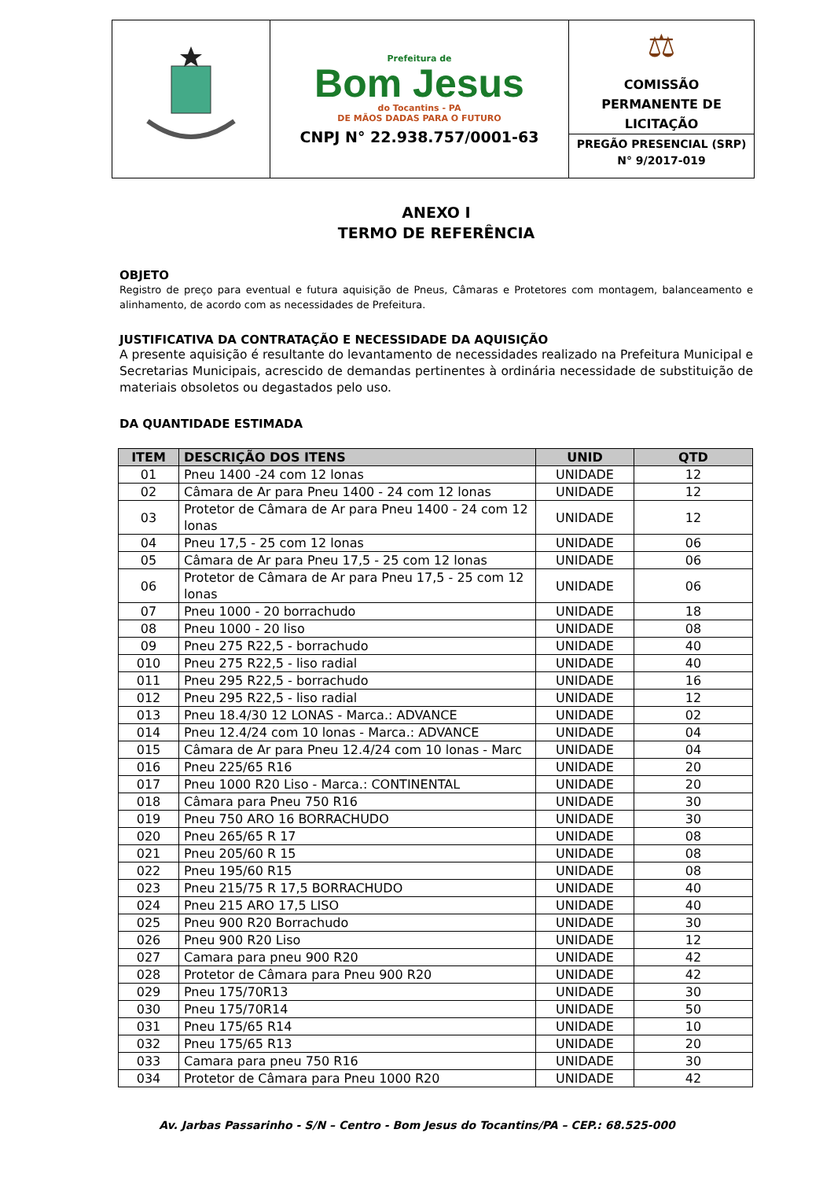| | Prefeitura de Bom Jesus do Tocantins - PA DE MÃOS DADAS PARA O FUTURO CNPJ N° 22.938.757/0001-63 | ⚖ COMISSÃO PERMANENTE DE LICITAÇÃO PREGÃO PRESENCIAL (SRP) N° 9/2017-019 |
ANEXO I
TERMO DE REFERÊNCIA
OBJETO
Registro de preço para eventual e futura aquisição de Pneus, Câmaras e Protetores com montagem, balanceamento e alinhamento, de acordo com as necessidades de Prefeitura.
JUSTIFICATIVA DA CONTRATAÇÃO E NECESSIDADE DA AQUISIÇÃO
A presente aquisição é resultante do levantamento de necessidades realizado na Prefeitura Municipal e Secretarias Municipais, acrescido de demandas pertinentes à ordinária necessidade de substituição de materiais obsoletos ou degastados pelo uso.
DA QUANTIDADE ESTIMADA
| ITEM | DESCRIÇÃO DOS ITENS | UNID | QTD |
| --- | --- | --- | --- |
| 01 | Pneu 1400 -24 com 12 lonas | UNIDADE | 12 |
| 02 | Câmara de Ar para Pneu 1400 - 24 com 12 lonas | UNIDADE | 12 |
| 03 | Protetor de Câmara de Ar para Pneu 1400 - 24 com 12 lonas | UNIDADE | 12 |
| 04 | Pneu 17,5 - 25 com 12 lonas | UNIDADE | 06 |
| 05 | Câmara de Ar para Pneu 17,5 - 25 com 12 lonas | UNIDADE | 06 |
| 06 | Protetor de Câmara de Ar para Pneu 17,5 - 25 com 12 lonas | UNIDADE | 06 |
| 07 | Pneu 1000 - 20 borrachudo | UNIDADE | 18 |
| 08 | Pneu 1000 - 20 liso | UNIDADE | 08 |
| 09 | Pneu 275 R22,5 - borrachudo | UNIDADE | 40 |
| 010 | Pneu 275 R22,5 - liso radial | UNIDADE | 40 |
| 011 | Pneu 295 R22,5 - borrachudo | UNIDADE | 16 |
| 012 | Pneu 295 R22,5 - liso radial | UNIDADE | 12 |
| 013 | Pneu 18.4/30 12 LONAS - Marca.: ADVANCE | UNIDADE | 02 |
| 014 | Pneu 12.4/24 com 10 lonas - Marca.: ADVANCE | UNIDADE | 04 |
| 015 | Câmara de Ar para Pneu 12.4/24 com 10 lonas - Marc | UNIDADE | 04 |
| 016 | Pneu 225/65 R16 | UNIDADE | 20 |
| 017 | Pneu 1000 R20 Liso - Marca.: CONTINENTAL | UNIDADE | 20 |
| 018 | Câmara para Pneu 750 R16 | UNIDADE | 30 |
| 019 | Pneu 750 ARO 16 BORRACHUDO | UNIDADE | 30 |
| 020 | Pneu 265/65 R 17 | UNIDADE | 08 |
| 021 | Pneu 205/60 R 15 | UNIDADE | 08 |
| 022 | Pneu 195/60 R15 | UNIDADE | 08 |
| 023 | Pneu 215/75 R 17,5 BORRACHUDO | UNIDADE | 40 |
| 024 | Pneu 215 ARO 17,5 LISO | UNIDADE | 40 |
| 025 | Pneu 900 R20 Borrachudo | UNIDADE | 30 |
| 026 | Pneu 900 R20 Liso | UNIDADE | 12 |
| 027 | Camara para pneu 900 R20 | UNIDADE | 42 |
| 028 | Protetor de Câmara para Pneu 900 R20 | UNIDADE | 42 |
| 029 | Pneu 175/70R13 | UNIDADE | 30 |
| 030 | Pneu 175/70R14 | UNIDADE | 50 |
| 031 | Pneu 175/65 R14 | UNIDADE | 10 |
| 032 | Pneu 175/65 R13 | UNIDADE | 20 |
| 033 | Camara para pneu 750 R16 | UNIDADE | 30 |
| 034 | Protetor de Câmara para Pneu 1000 R20 | UNIDADE | 42 |
Av. Jarbas Passarinho - S/N – Centro - Bom Jesus do Tocantins/PA – CEP.: 68.525-000